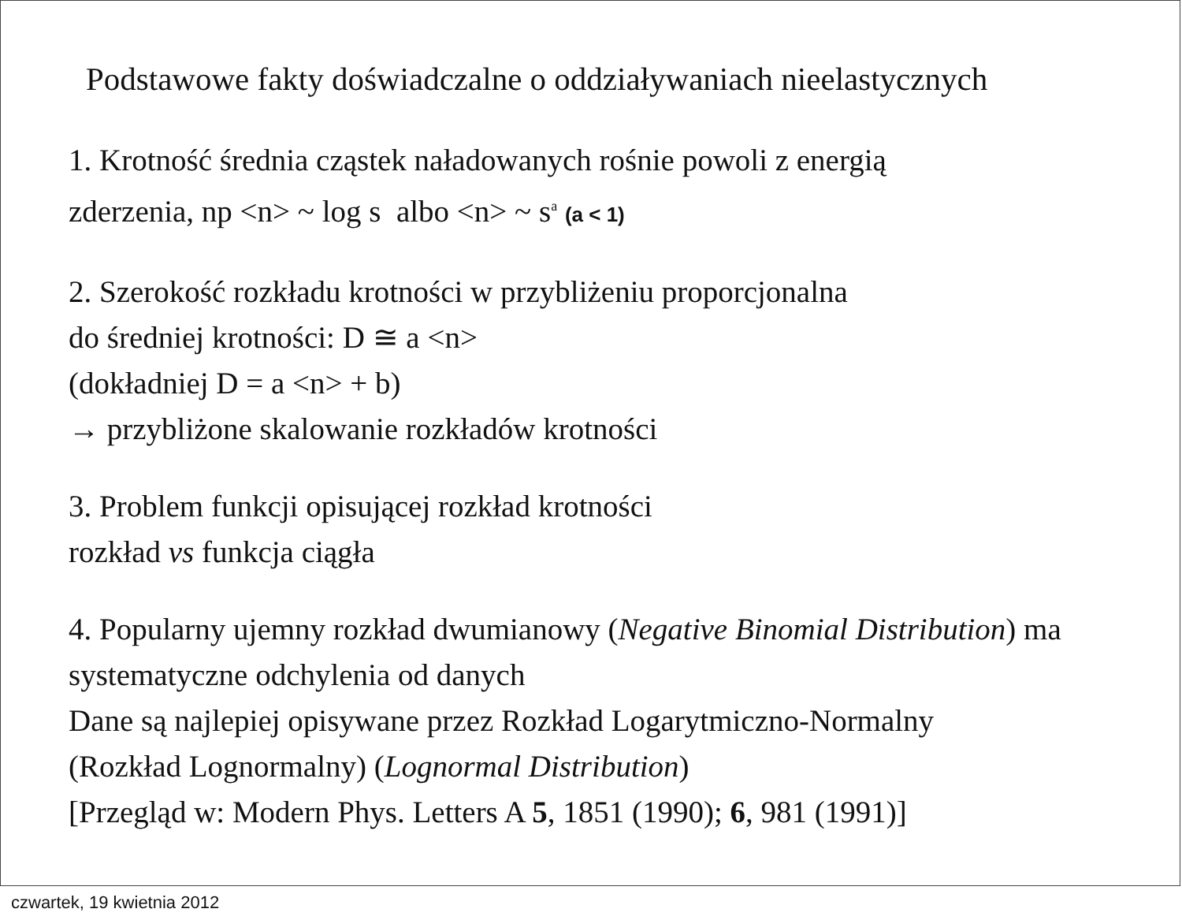Podstawowe fakty doświadczalne o oddziaływaniach nieelastycznych
1. Krotność średnia cząstek naładowanych rośnie powoli z energią
zderzenia, np <n> ~ log s albo <n> ~ s<sup>a</sup> (a < 1)
2. Szerokość rozkładu krotności w przybliżeniu proporcjonalna
do średniej krotności: D ≅ a <n>
(dokładniej D = a <n> + b)
→ przybliżone skalowanie rozkładów krotności
3. Problem funkcji opisującej rozkład krotności
rozkład vs funkcja ciągła
4. Popularny ujemny rozkład dwumianowy (Negative Binomial Distribution) ma systematyczne odchylenia od danych
Dane są najlepiej opisywane przez Rozkład Logarytmiczno-Normalny
(Rozkład Lognormalny) (Lognormal Distribution)
[Przegląd w: Modern Phys. Letters A 5, 1851 (1990); 6, 981 (1991)]
czwartek, 19 kwietnia 2012